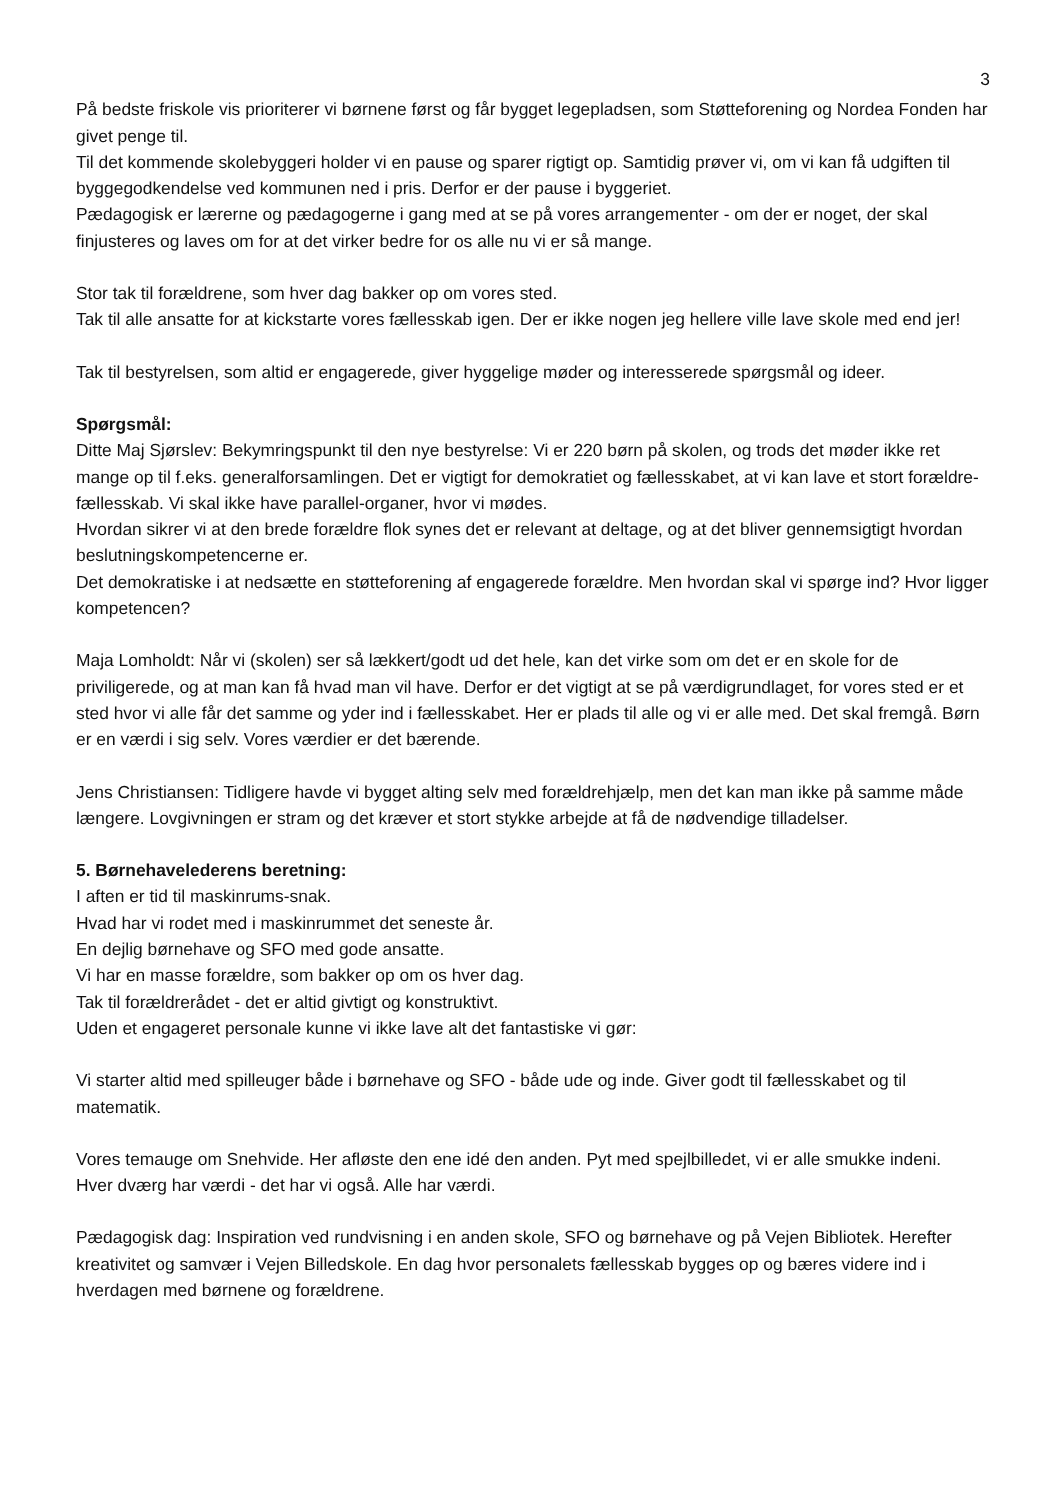3
På bedste friskole vis prioriterer vi børnene først og får bygget legepladsen, som Støtteforening og Nordea Fonden har givet penge til.
Til det kommende skolebyggeri holder vi en pause og sparer rigtigt op. Samtidig prøver vi, om vi kan få udgiften til byggegodkendelse ved kommunen ned i pris. Derfor er der pause i byggeriet.
Pædagogisk er lærerne og pædagogerne i gang med at se på vores arrangementer - om der er noget, der skal finjusteres og laves om for at det virker bedre for os alle nu vi er så mange.
Stor tak til forældrene, som hver dag bakker op om vores sted.
Tak til alle ansatte for at kickstarte vores fællesskab igen. Der er ikke nogen jeg hellere ville lave skole med end jer!
Tak til bestyrelsen, som altid er engagerede, giver hyggelige møder og interesserede spørgsmål og ideer.
Spørgsmål:
Ditte Maj Sjørslev: Bekymringspunkt til den nye bestyrelse: Vi er 220 børn på skolen, og trods det møder ikke ret mange op til f.eks. generalforsamlingen. Det er vigtigt for demokratiet og fællesskabet, at vi kan lave et stort forældre-fællesskab. Vi skal ikke have parallel-organer, hvor vi mødes.
Hvordan sikrer vi at den brede forældre flok synes det er relevant at deltage, og at det bliver gennemsigtigt hvordan beslutningskompetencerne er.
Det demokratiske i at nedsætte en støtteforening af engagerede forældre. Men hvordan skal vi spørge ind? Hvor ligger kompetencen?
Maja Lomholdt: Når vi (skolen) ser så lækkert/godt ud det hele, kan det virke som om det er en skole for de priviligerede, og at man kan få hvad man vil have. Derfor er det vigtigt at se på værdigrundlaget, for vores sted er et sted hvor vi alle får det samme og yder ind i fællesskabet. Her er plads til alle og vi er alle med. Det skal fremgå. Børn er en værdi i sig selv. Vores værdier er det bærende.
Jens Christiansen: Tidligere havde vi bygget alting selv med forældrehjælp, men det kan man ikke på samme måde længere. Lovgivningen er stram og det kræver et stort stykke arbejde at få de nødvendige tilladelser.
5. Børnehavelederens beretning:
I aften er tid til maskinrums-snak.
Hvad har vi rodet med i maskinrummet det seneste år.
En dejlig børnehave og SFO med gode ansatte.
Vi har en masse forældre, som bakker op om os hver dag.
Tak til forældrerådet - det er altid givtigt og konstruktivt.
Uden et engageret personale kunne vi ikke lave alt det fantastiske vi gør:
Vi starter altid med spilleuger både i børnehave og SFO - både ude og inde. Giver godt til fællesskabet og til matematik.
Vores temauge om Snehvide. Her afløste den ene idé den anden. Pyt med spejlbilledet, vi er alle smukke indeni.
Hver dværg har værdi - det har vi også. Alle har værdi.
Pædagogisk dag: Inspiration ved rundvisning i en anden skole, SFO og børnehave og på Vejen Bibliotek. Herefter kreativitet og samvær i Vejen Billedskole. En dag hvor personalets fællesskab bygges op og bæres videre ind i hverdagen med børnene og forældrene.